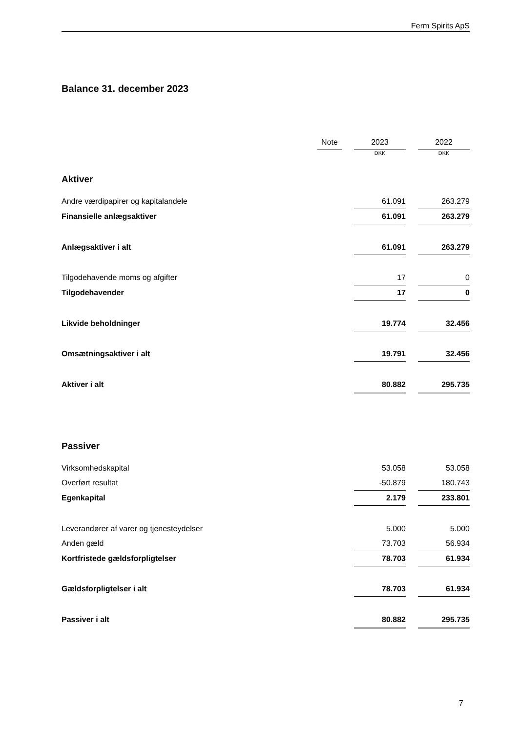Ferm Spirits ApS
Balance 31. december 2023
| | Note | | 2023 | | 2022 |
| | | | DKK | | DKK |
| Aktiver | | | | | |
| Andre værdipapirer og kapitalandele | | | 61.091 | | 263.279 |
| Finansielle anlægsaktiver | | | 61.091 | | 263.279 |
| Anlægsaktiver i alt | | | 61.091 | | 263.279 |
| Tilgodehavende moms og afgifter | | | 17 | | 0 |
| Tilgodehavender | | | 17 | | 0 |
| Likvide beholdninger | | | 19.774 | | 32.456 |
| Omsætningsaktiver i alt | | | 19.791 | | 32.456 |
| Aktiver i alt | | | 80.882 | | 295.735 |
| Passiver | | | | | |
| Virksomhedskapital | | | 53.058 | | 53.058 |
| Overført resultat | | | -50.879 | | 180.743 |
| Egenkapital | | | 2.179 | | 233.801 |
| Leverandører af varer og tjenesteydelser | | | 5.000 | | 5.000 |
| Anden gæld | | | 73.703 | | 56.934 |
| Kortfristede gældsforpligtelser | | | 78.703 | | 61.934 |
| Gældsforpligtelser i alt | | | 78.703 | | 61.934 |
| Passiver i alt | | | 80.882 | | 295.735 |
7